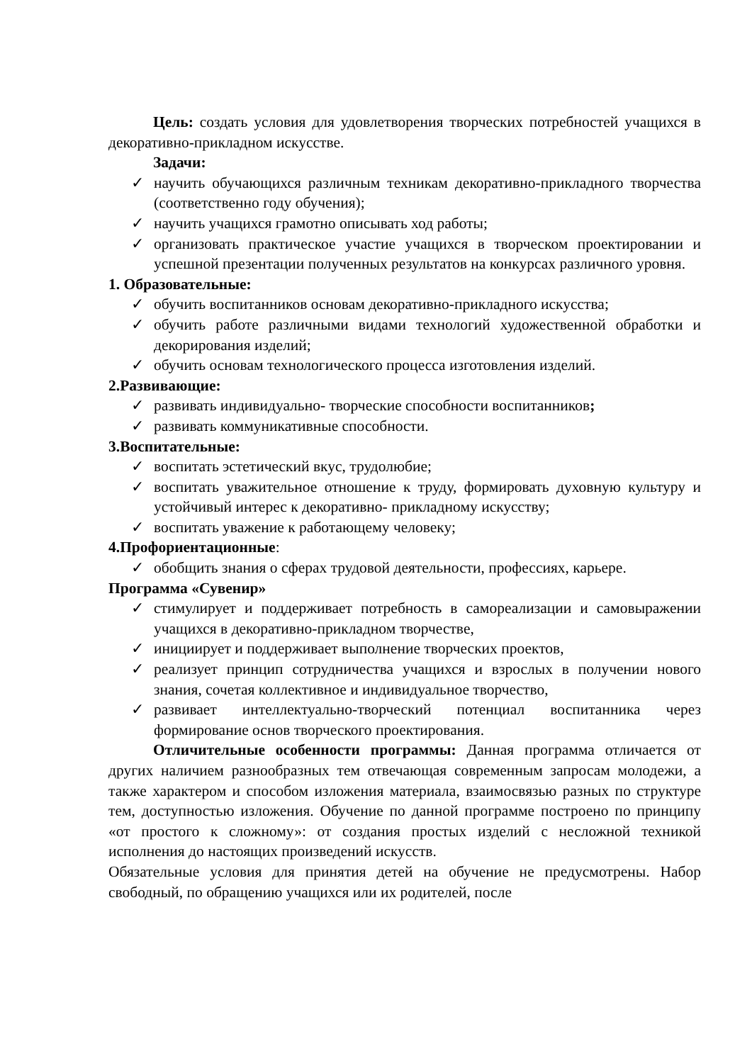Цель: создать условия для удовлетворения творческих потребностей учащихся в декоративно-прикладном искусстве.
Задачи:
✓ научить обучающихся различным техникам декоративно-прикладного творчества (соответственно году обучения);
✓ научить учащихся грамотно описывать ход работы;
✓ организовать практическое участие учащихся в творческом проектировании и успешной презентации полученных результатов на конкурсах различного уровня.
1. Образовательные:
✓ обучить воспитанников основам декоративно-прикладного искусства;
✓ обучить работе различными видами технологий художественной обработки и декорирования изделий;
✓ обучить основам технологического процесса изготовления изделий.
2.Развивающие:
✓ развивать индивидуально- творческие способности воспитанников;
✓ развивать коммуникативные способности.
3.Воспитательные:
✓ воспитать эстетический вкус, трудолюбие;
✓ воспитать уважительное отношение к труду, формировать духовную культуру и устойчивый интерес к декоративно- прикладному искусству;
✓ воспитать уважение к работающему человеку;
4.Профориентационные:
✓ обобщить знания о сферах трудовой деятельности, профессиях, карьере.
Программа «Сувенир»
✓ стимулирует и поддерживает потребность в самореализации и самовыражении учащихся в декоративно-прикладном творчестве,
✓ инициирует и поддерживает выполнение творческих проектов,
✓ реализует принцип сотрудничества учащихся и взрослых в получении нового знания, сочетая коллективное и индивидуальное творчество,
✓ развивает интеллектуально-творческий потенциал воспитанника через формирование основ творческого проектирования.
Отличительные особенности программы: Данная программа отличается от других наличием разнообразных тем отвечающая современным запросам молодежи, а также характером и способом изложения материала, взаимосвязью разных по структуре тем, доступностью изложения. Обучение по данной программе построено по принципу «от простого к сложному»: от создания простых изделий с несложной техникой исполнения до настоящих произведений искусств.
Обязательные условия для принятия детей на обучение не предусмотрены. Набор свободный, по обращению учащихся или их родителей, после